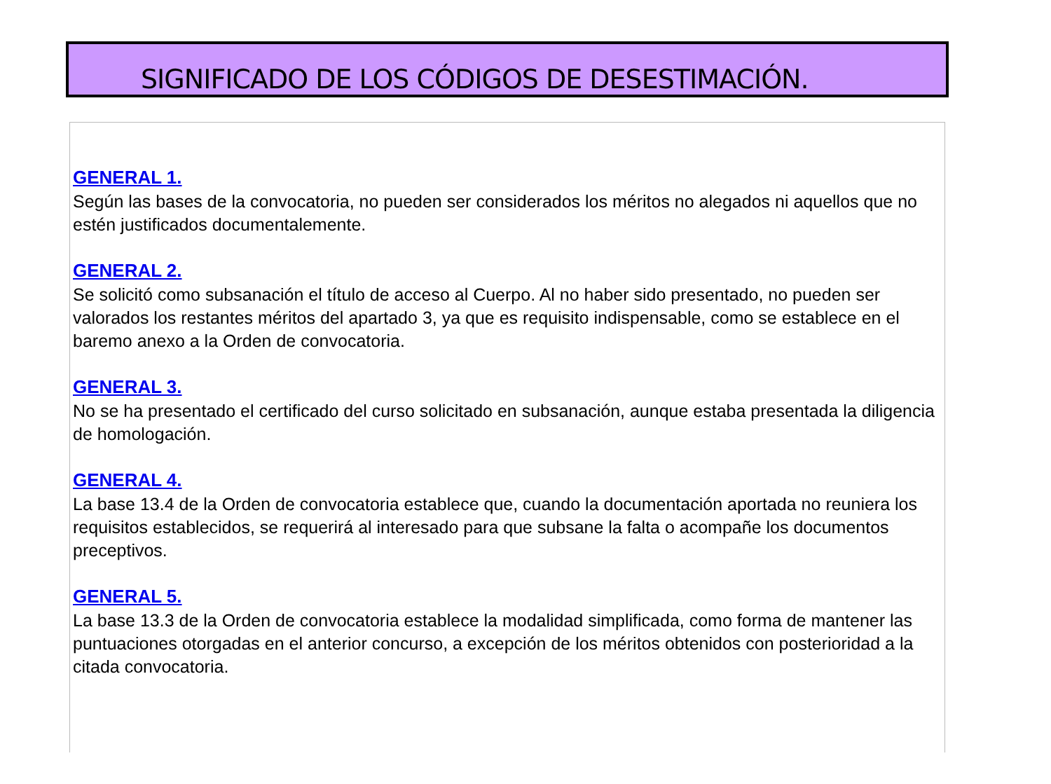SIGNIFICADO DE LOS CÓDIGOS DE DESESTIMACIÓN.
GENERAL 1.
Según las bases de la convocatoria, no pueden ser considerados los méritos no alegados ni aquellos que no estén justificados documentalemente.
GENERAL 2.
Se solicitó como subsanación el título de acceso al Cuerpo. Al no haber sido presentado, no pueden ser valorados los restantes méritos del apartado 3, ya que es requisito indispensable, como se establece en el baremo anexo a la Orden de convocatoria.
GENERAL 3.
No se ha presentado el certificado del curso solicitado en subsanación, aunque estaba presentada la diligencia de homologación.
GENERAL 4.
La base 13.4 de la Orden de convocatoria establece que, cuando la documentación aportada no reuniera los requisitos establecidos, se requerirá al interesado para que subsane la falta o acompañe los documentos preceptivos.
GENERAL 5.
La base 13.3 de la Orden de convocatoria establece la modalidad simplificada, como forma de mantener las puntuaciones otorgadas en el anterior concurso, a excepción de los méritos obtenidos con posterioridad a la citada convocatoria.